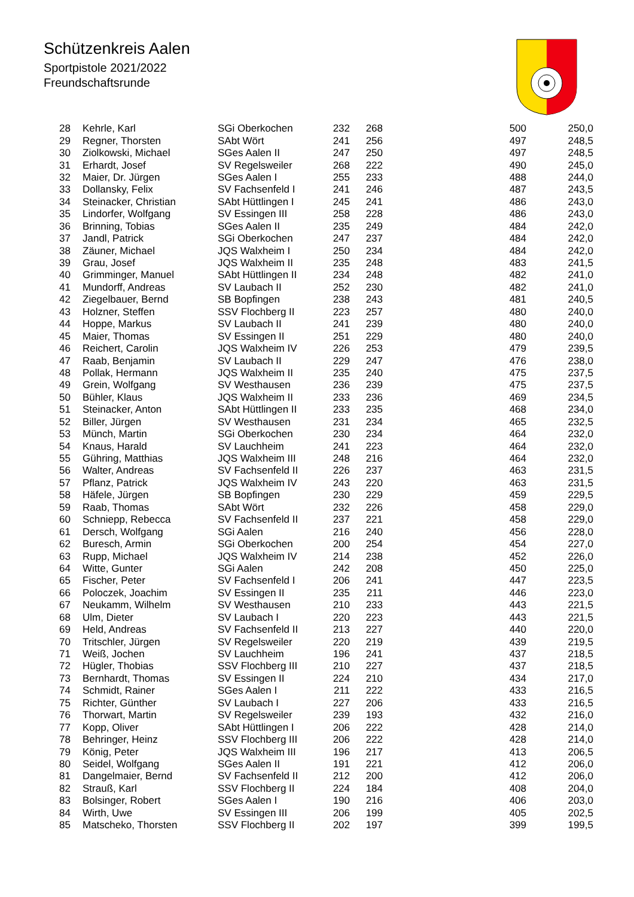Schützenkreis Aalen
Sportpistole 2021/2022
Freundschaftsrunde
| 28 | Kehrle, Karl | SGi Oberkochen | 232 | 268 | 500 | 250,0 |
| 29 | Regner, Thorsten | SAbt Wört | 241 | 256 | 497 | 248,5 |
| 30 | Ziolkowski, Michael | SGes Aalen II | 247 | 250 | 497 | 248,5 |
| 31 | Erhardt, Josef | SV Regelsweiler | 268 | 222 | 490 | 245,0 |
| 32 | Maier, Dr. Jürgen | SGes Aalen I | 255 | 233 | 488 | 244,0 |
| 33 | Dollansky, Felix | SV Fachsenfeld I | 241 | 246 | 487 | 243,5 |
| 34 | Steinacker, Christian | SAbt Hüttlingen I | 245 | 241 | 486 | 243,0 |
| 35 | Lindorfer, Wolfgang | SV Essingen III | 258 | 228 | 486 | 243,0 |
| 36 | Brinning, Tobias | SGes Aalen II | 235 | 249 | 484 | 242,0 |
| 37 | Jandl, Patrick | SGi Oberkochen | 247 | 237 | 484 | 242,0 |
| 38 | Zäuner, Michael | JQS Walxheim I | 250 | 234 | 484 | 242,0 |
| 39 | Grau, Josef | JQS Walxheim II | 235 | 248 | 483 | 241,5 |
| 40 | Grimminger, Manuel | SAbt Hüttlingen II | 234 | 248 | 482 | 241,0 |
| 41 | Mundorff, Andreas | SV Laubach II | 252 | 230 | 482 | 241,0 |
| 42 | Ziegelbauer, Bernd | SB Bopfingen | 238 | 243 | 481 | 240,5 |
| 43 | Holzner, Steffen | SSV Flochberg II | 223 | 257 | 480 | 240,0 |
| 44 | Hoppe, Markus | SV Laubach II | 241 | 239 | 480 | 240,0 |
| 45 | Maier, Thomas | SV Essingen II | 251 | 229 | 480 | 240,0 |
| 46 | Reichert, Carolin | JQS Walxheim IV | 226 | 253 | 479 | 239,5 |
| 47 | Raab, Benjamin | SV Laubach II | 229 | 247 | 476 | 238,0 |
| 48 | Pollak, Hermann | JQS Walxheim II | 235 | 240 | 475 | 237,5 |
| 49 | Grein, Wolfgang | SV Westhausen | 236 | 239 | 475 | 237,5 |
| 50 | Bühler, Klaus | JQS Walxheim II | 233 | 236 | 469 | 234,5 |
| 51 | Steinacker, Anton | SAbt Hüttlingen II | 233 | 235 | 468 | 234,0 |
| 52 | Biller, Jürgen | SV Westhausen | 231 | 234 | 465 | 232,5 |
| 53 | Münch, Martin | SGi Oberkochen | 230 | 234 | 464 | 232,0 |
| 54 | Knaus, Harald | SV Lauchheim | 241 | 223 | 464 | 232,0 |
| 55 | Gühring, Matthias | JQS Walxheim III | 248 | 216 | 464 | 232,0 |
| 56 | Walter, Andreas | SV Fachsenfeld II | 226 | 237 | 463 | 231,5 |
| 57 | Pflanz, Patrick | JQS Walxheim IV | 243 | 220 | 463 | 231,5 |
| 58 | Häfele, Jürgen | SB Bopfingen | 230 | 229 | 459 | 229,5 |
| 59 | Raab, Thomas | SAbt Wört | 232 | 226 | 458 | 229,0 |
| 60 | Schniepp, Rebecca | SV Fachsenfeld II | 237 | 221 | 458 | 229,0 |
| 61 | Dersch, Wolfgang | SGi Aalen | 216 | 240 | 456 | 228,0 |
| 62 | Buresch, Armin | SGi Oberkochen | 200 | 254 | 454 | 227,0 |
| 63 | Rupp, Michael | JQS Walxheim IV | 214 | 238 | 452 | 226,0 |
| 64 | Witte, Gunter | SGi Aalen | 242 | 208 | 450 | 225,0 |
| 65 | Fischer, Peter | SV Fachsenfeld I | 206 | 241 | 447 | 223,5 |
| 66 | Poloczek, Joachim | SV Essingen II | 235 | 211 | 446 | 223,0 |
| 67 | Neukamm, Wilhelm | SV Westhausen | 210 | 233 | 443 | 221,5 |
| 68 | Ulm, Dieter | SV Laubach I | 220 | 223 | 443 | 221,5 |
| 69 | Held, Andreas | SV Fachsenfeld II | 213 | 227 | 440 | 220,0 |
| 70 | Tritschler, Jürgen | SV Regelsweiler | 220 | 219 | 439 | 219,5 |
| 71 | Weiß, Jochen | SV Lauchheim | 196 | 241 | 437 | 218,5 |
| 72 | Hügler, Thobias | SSV Flochberg III | 210 | 227 | 437 | 218,5 |
| 73 | Bernhardt, Thomas | SV Essingen II | 224 | 210 | 434 | 217,0 |
| 74 | Schmidt, Rainer | SGes Aalen I | 211 | 222 | 433 | 216,5 |
| 75 | Richter, Günther | SV Laubach I | 227 | 206 | 433 | 216,5 |
| 76 | Thorwart, Martin | SV Regelsweiler | 239 | 193 | 432 | 216,0 |
| 77 | Kopp, Oliver | SAbt Hüttlingen I | 206 | 222 | 428 | 214,0 |
| 78 | Behringer, Heinz | SSV Flochberg III | 206 | 222 | 428 | 214,0 |
| 79 | König, Peter | JQS Walxheim III | 196 | 217 | 413 | 206,5 |
| 80 | Seidel, Wolfgang | SGes Aalen II | 191 | 221 | 412 | 206,0 |
| 81 | Dangelmaier, Bernd | SV Fachsenfeld II | 212 | 200 | 412 | 206,0 |
| 82 | Strauß, Karl | SSV Flochberg II | 224 | 184 | 408 | 204,0 |
| 83 | Bolsinger, Robert | SGes Aalen I | 190 | 216 | 406 | 203,0 |
| 84 | Wirth, Uwe | SV Essingen III | 206 | 199 | 405 | 202,5 |
| 85 | Matscheko, Thorsten | SSV Flochberg II | 202 | 197 | 399 | 199,5 |